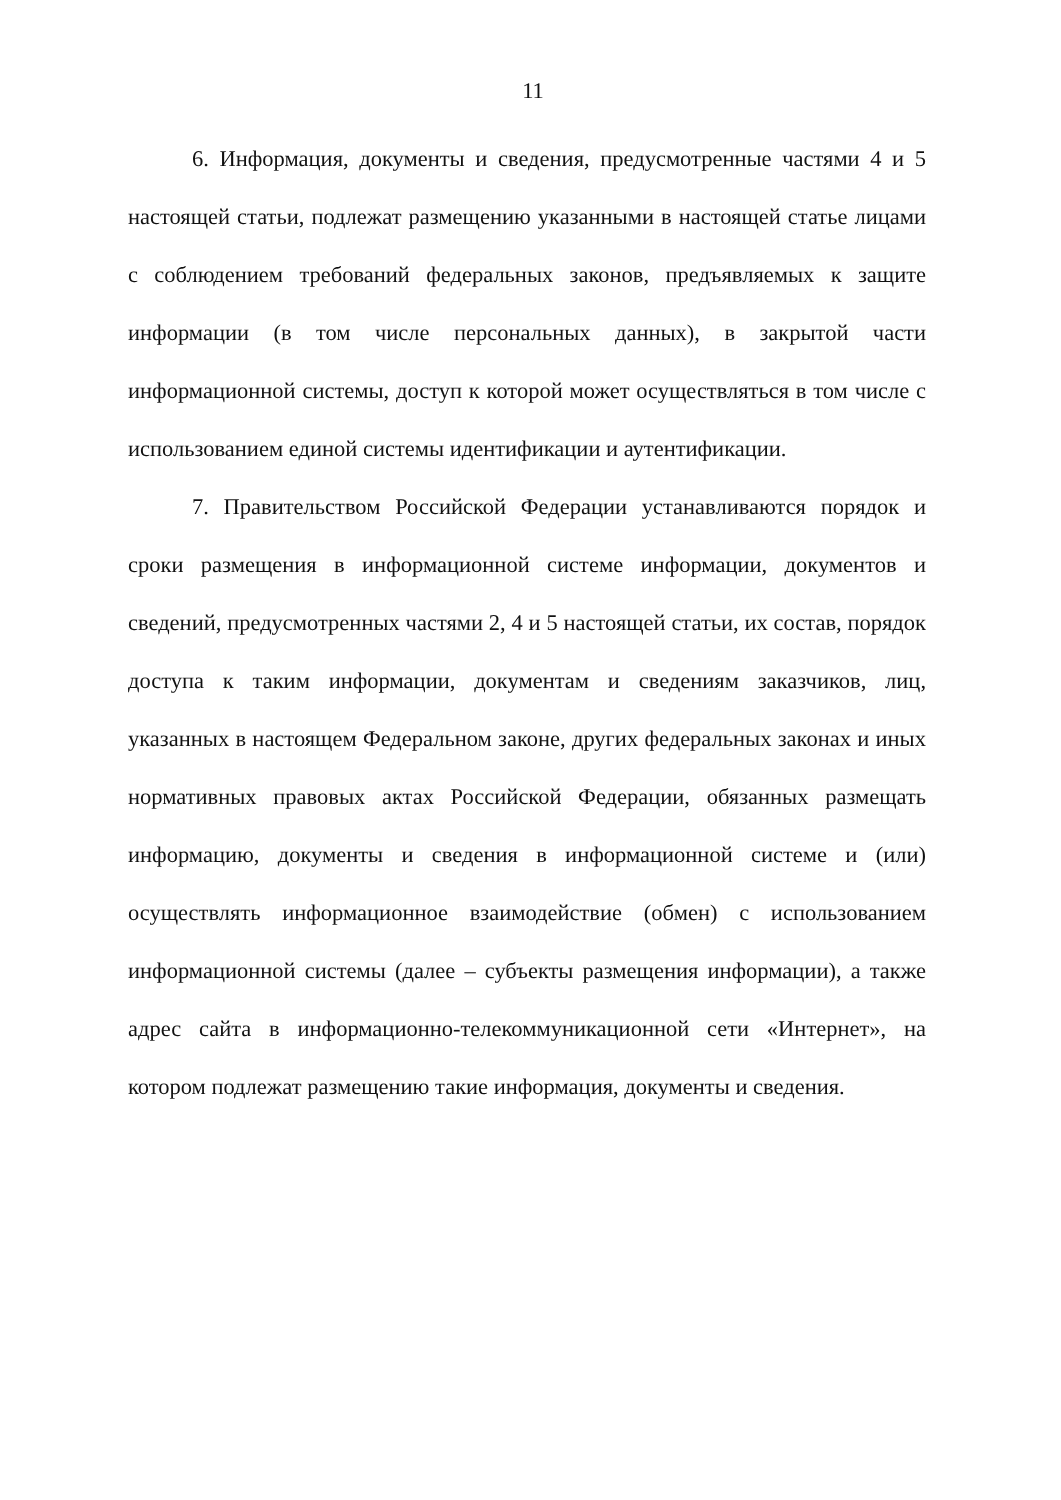11
6. Информация, документы и сведения, предусмотренные частями 4 и 5 настоящей статьи, подлежат размещению указанными в настоящей статье лицами с соблюдением требований федеральных законов, предъявляемых к защите информации (в том числе персональных данных), в закрытой части информационной системы, доступ к которой может осуществляться в том числе с использованием единой системы идентификации и аутентификации.
7. Правительством Российской Федерации устанавливаются порядок и сроки размещения в информационной системе информации, документов и сведений, предусмотренных частями 2, 4 и 5 настоящей статьи, их состав, порядок доступа к таким информации, документам и сведениям заказчиков, лиц, указанных в настоящем Федеральном законе, других федеральных законах и иных нормативных правовых актах Российской Федерации, обязанных размещать информацию, документы и сведения в информационной системе и (или) осуществлять информационное взаимодействие (обмен) с использованием информационной системы (далее – субъекты размещения информации), а также адрес сайта в информационно-телекоммуникационной сети «Интернет», на котором подлежат размещению такие информация, документы и сведения.